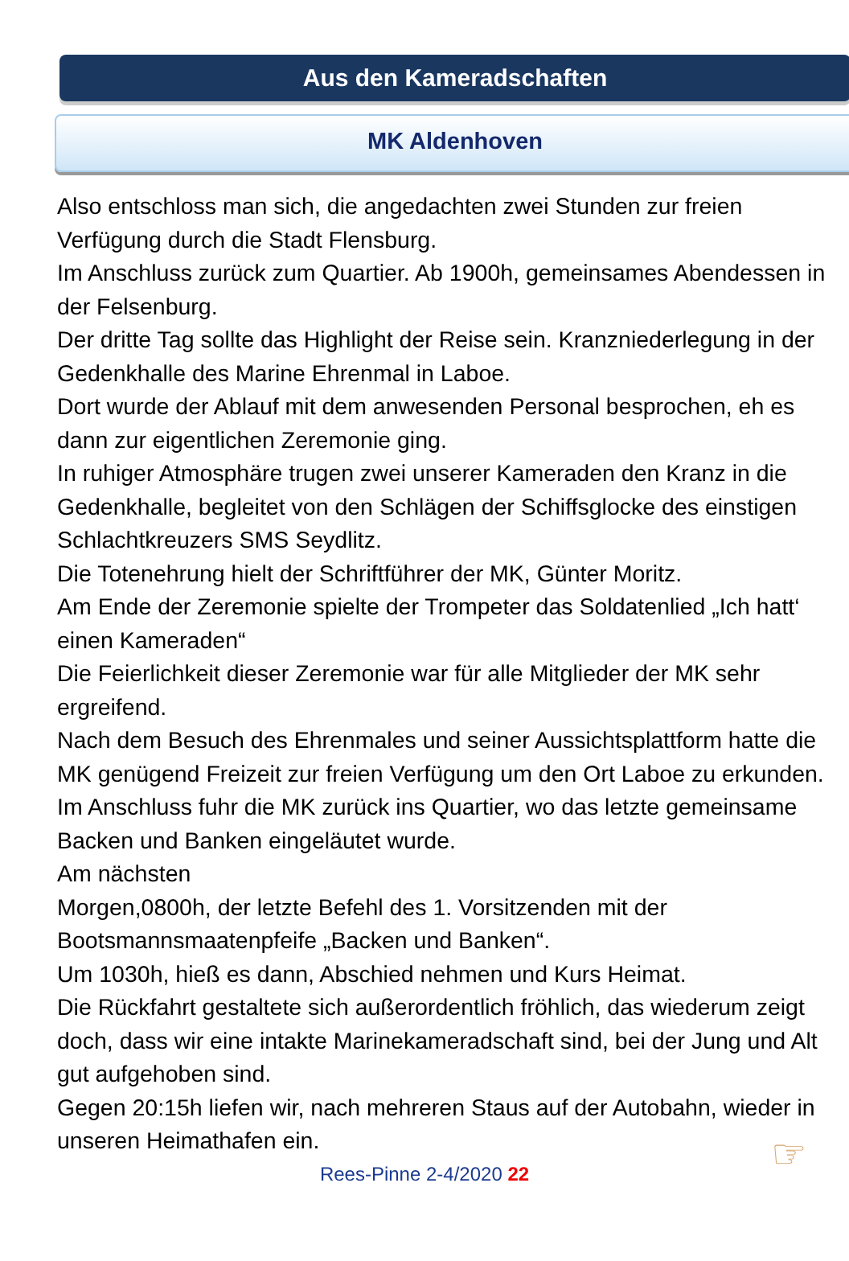Aus den Kameradschaften
MK Aldenhoven
Also entschloss man sich, die angedachten zwei Stunden zur freien Verfügung durch die Stadt Flensburg.
Im Anschluss zurück zum Quartier. Ab 1900h, gemeinsames Abendessen in der Felsenburg.
Der dritte Tag sollte das Highlight der Reise sein. Kranzniederlegung in der Gedenkhalle des Marine Ehrenmal in Laboe.
Dort wurde der Ablauf mit dem anwesenden Personal besprochen, eh es dann zur eigentlichen Zeremonie ging.
In ruhiger Atmosphäre trugen zwei unserer Kameraden den Kranz in die Gedenkhalle, begleitet von den Schlägen der Schiffsglocke des einstigen Schlachtkreuzers SMS Seydlitz.
Die Totenehrung hielt der Schriftführer der MK, Günter Moritz.
Am Ende der Zeremonie spielte der Trompeter das Soldatenlied „Ich hatt‘ einen Kameraden“
Die Feierlichkeit dieser Zeremonie war für alle Mitglieder der MK sehr ergreifend.
Nach dem Besuch des Ehrenmales und seiner Aussichtsplattform hatte die MK genügend Freizeit zur freien Verfügung um den Ort Laboe zu erkunden.
Im Anschluss fuhr die MK zurück ins Quartier, wo das letzte gemeinsame Backen und Banken eingeläutet wurde.
Am nächsten
Morgen,0800h, der letzte Befehl des 1. Vorsitzenden mit der Bootsmannsmaatenpfeife „Backen und Banken“.
Um 1030h, hieß es dann, Abschied nehmen und Kurs Heimat.
Die Rückfahrt gestaltete sich außerordentlich fröhlich, das wiederum zeigt doch, dass wir eine intakte Marinekameradschaft sind, bei der Jung und Alt gut aufgehoben sind.
Gegen 20:15h liefen wir, nach mehreren Staus auf der Autobahn, wieder in unseren Heimathafen ein.
Rees-Pinne 2-4/2020 22 ☞